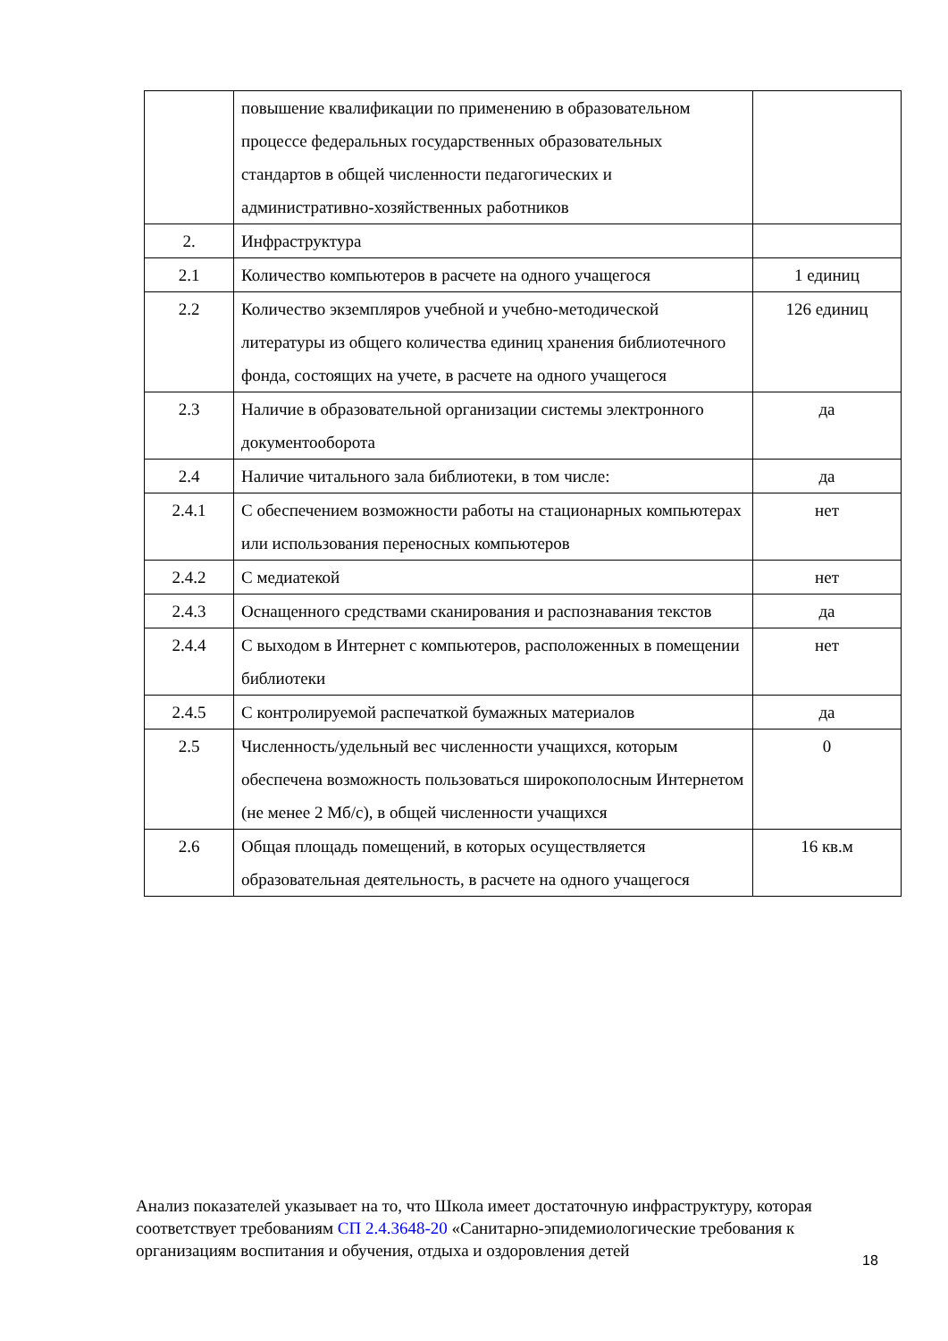| | повышение квалификации по применению в образовательном процессе федеральных государственных образовательных стандартов в общей численности педагогических и административно-хозяйственных работников | |
| 2. | Инфраструктура | |
| 2.1 | Количество компьютеров в расчете на одного учащегося | 1 единиц |
| 2.2 | Количество экземпляров учебной и учебно-методической литературы из общего количества единиц хранения библиотечного фонда, состоящих на учете, в расчете на одного учащегося | 126 единиц |
| 2.3 | Наличие в образовательной организации системы электронного документооборота | да |
| 2.4 | Наличие читального зала библиотеки, в том числе: | да |
| 2.4.1 | С обеспечением возможности работы на стационарных компьютерах или использования переносных компьютеров | нет |
| 2.4.2 | С медиатекой | нет |
| 2.4.3 | Оснащенного средствами сканирования и распознавания текстов | да |
| 2.4.4 | С выходом в Интернет с компьютеров, расположенных в помещении библиотеки | нет |
| 2.4.5 | С контролируемой распечаткой бумажных материалов | да |
| 2.5 | Численность/удельный вес численности учащихся, которым обеспечена возможность пользоваться широкополосным Интернетом (не менее 2 Мб/с), в общей численности учащихся | 0 |
| 2.6 | Общая площадь помещений, в которых осуществляется образовательная деятельность, в расчете на одного учащегося | 16 кв.м |
Анализ показателей указывает на то, что Школа имеет достаточную инфраструктуру, которая соответствует требованиям СП 2.4.3648-20 «Санитарно-эпидемиологические требования к организациям воспитания и обучения, отдыха и оздоровления детей
18